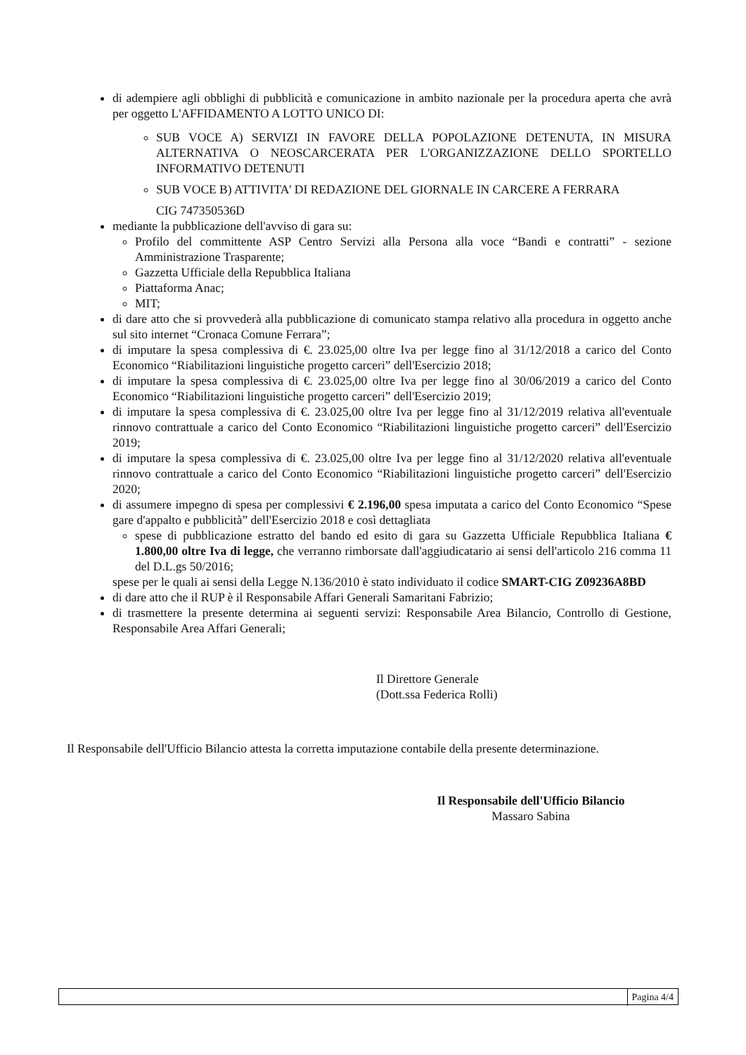di adempiere agli obblighi di pubblicità e comunicazione in ambito nazionale per la procedura aperta che avrà per oggetto L'AFFIDAMENTO A LOTTO UNICO DI:
SUB VOCE A) SERVIZI IN FAVORE DELLA POPOLAZIONE DETENUTA, IN MISURA ALTERNATIVA O NEOSCARCERATA PER L'ORGANIZZAZIONE DELLO SPORTELLO INFORMATIVO DETENUTI
SUB VOCE B) ATTIVITA' DI REDAZIONE DEL GIORNALE IN CARCERE A FERRARA
CIG 747350536D
mediante la pubblicazione dell'avviso di gara su:
Profilo del committente ASP Centro Servizi alla Persona alla voce “Bandi e contratti” - sezione Amministrazione Trasparente;
Gazzetta Ufficiale della Repubblica Italiana
Piattaforma Anac;
MIT;
di dare atto che si provvederà alla pubblicazione di comunicato stampa relativo alla procedura in oggetto anche sul sito internet “Cronaca Comune Ferrara”;
di imputare la spesa complessiva di €. 23.025,00 oltre Iva per legge fino al 31/12/2018 a carico del Conto Economico “Riabilitazioni linguistiche progetto carceri” dell'Esercizio 2018;
di imputare la spesa complessiva di €. 23.025,00 oltre Iva per legge fino al 30/06/2019 a carico del Conto Economico “Riabilitazioni linguistiche progetto carceri” dell'Esercizio 2019;
di imputare la spesa complessiva di €. 23.025,00 oltre Iva per legge fino al 31/12/2019 relativa all'eventuale rinnovo contrattuale a carico del Conto Economico “Riabilitazioni linguistiche progetto carceri” dell'Esercizio 2019;
di imputare la spesa complessiva di €. 23.025,00 oltre Iva per legge fino al 31/12/2020 relativa all'eventuale rinnovo contrattuale a carico del Conto Economico “Riabilitazioni linguistiche progetto carceri” dell'Esercizio 2020;
di assumere impegno di spesa per complessivi € 2.196,00 spesa imputata a carico del Conto Economico “Spese gare d'appalto e pubblicità” dell'Esercizio 2018 e così dettagliata
spese di pubblicazione estratto del bando ed esito di gara su Gazzetta Ufficiale Repubblica Italiana € 1.800,00 oltre Iva di legge, che verranno rimborsate dall'aggiudicatario ai sensi dell'articolo 216 comma 11 del D.L.gs 50/2016;
spese per le quali ai sensi della Legge N.136/2010 è stato individuato il codice SMART-CIG Z09236A8BD
di dare atto che il RUP è il Responsabile Affari Generali Samaritani Fabrizio;
di trasmettere la presente determina ai seguenti servizi: Responsabile Area Bilancio, Controllo di Gestione, Responsabile Area Affari Generali;
Il Direttore Generale
(Dott.ssa Federica Rolli)
Il Responsabile dell'Ufficio Bilancio attesta la corretta imputazione contabile della presente determinazione.
Il Responsabile dell'Ufficio Bilancio
Massaro Sabina
Pagina 4/4